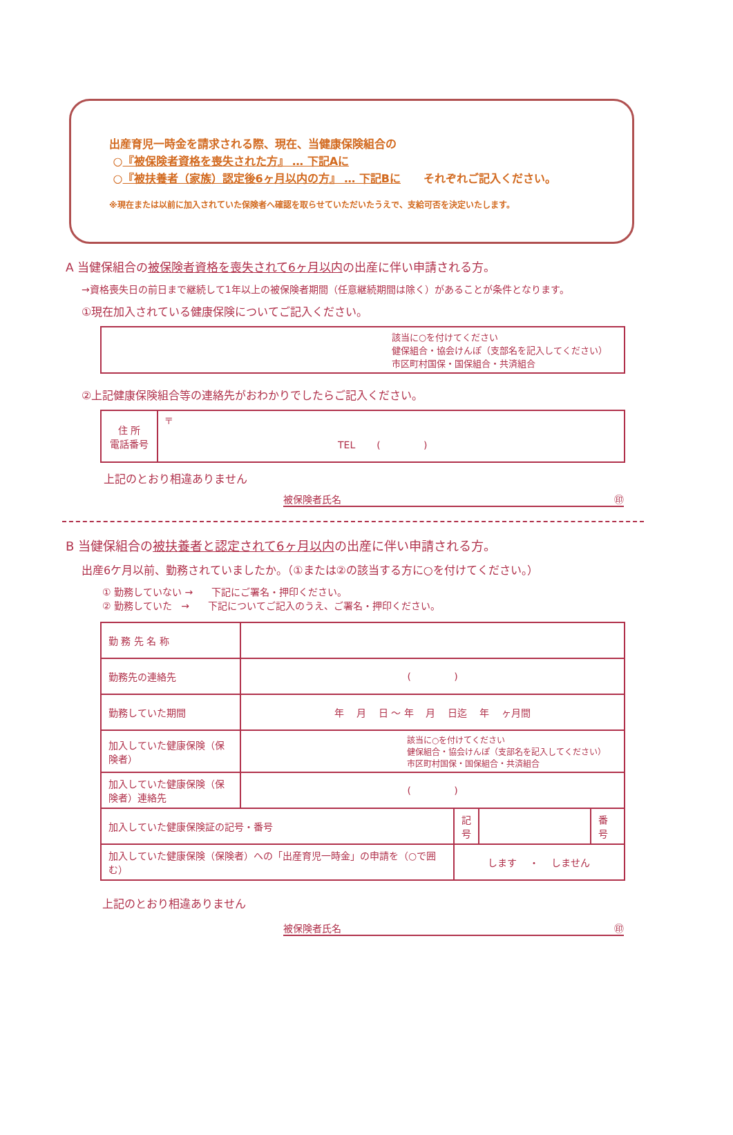出産育児一時金を請求される際、現在、当健康保険組合の
○『被保険者資格を喪失された方』 … 下記Aに
○『被扶養者（家族）認定後6ヶ月以内の方』 … 下記Bに それぞれご記入ください。
※現在または以前に加入されていた保険者へ確認を取らせていただいたうえで、支給可否を決定いたします。
A 当健保組合の被保険者資格を喪失されて6ヶ月以内の出産に伴い申請される方。
→資格喪失日の前日まで継続して1年以上の被保険者期間（任意継続期間は除く）があることが条件となります。
①現在加入されている健康保険についてご記入ください。
| 該当に○を付けてください 健保組合・協会けんぽ（支部名を記入してください） 市区町村国保・国保組合・共済組合 |
②上記健康保険組合等の連絡先がおわかりでしたらご記入ください。
| 住 所 電話番号 | 〒 TEL ( ) |
上記のとおり相違ありません
被保険者氏名 ㊞
B 当健保組合の被扶養者と認定されて6ヶ月以内の出産に伴い申請される方。
出産6ケ月以前、勤務されていましたか。（①または②の該当する方に○を付けてください。）
① 勤務していない → 下記にご署名・押印ください。
② 勤務していた → 下記についてご記入のうえ、ご署名・押印ください。
| 勤 務 先 名 称 | | | | |
| 勤務先の連絡先 | ( ) | | | |
| 勤務していた期間 | 年 月 日 ～ 年 月 日迄 年 ヶ月間 | | | |
| 加入していた健康保険（保険者） | 該当に○を付けてください 健保組合・協会けんぽ（支部名を記入してください） 市区町村国保・国保組合・共済組合 | | | |
| 加入していた健康保険（保険者）連絡先 | ( ) | | | |
| 加入していた健康保険証の記号・番号 | | 記号 | | 番号 |
| 加入していた健康保険（保険者）への「出産育児一時金」の申請を（○で囲む） | | します ・ しません | | |
上記のとおり相違ありません
被保険者氏名 ㊞